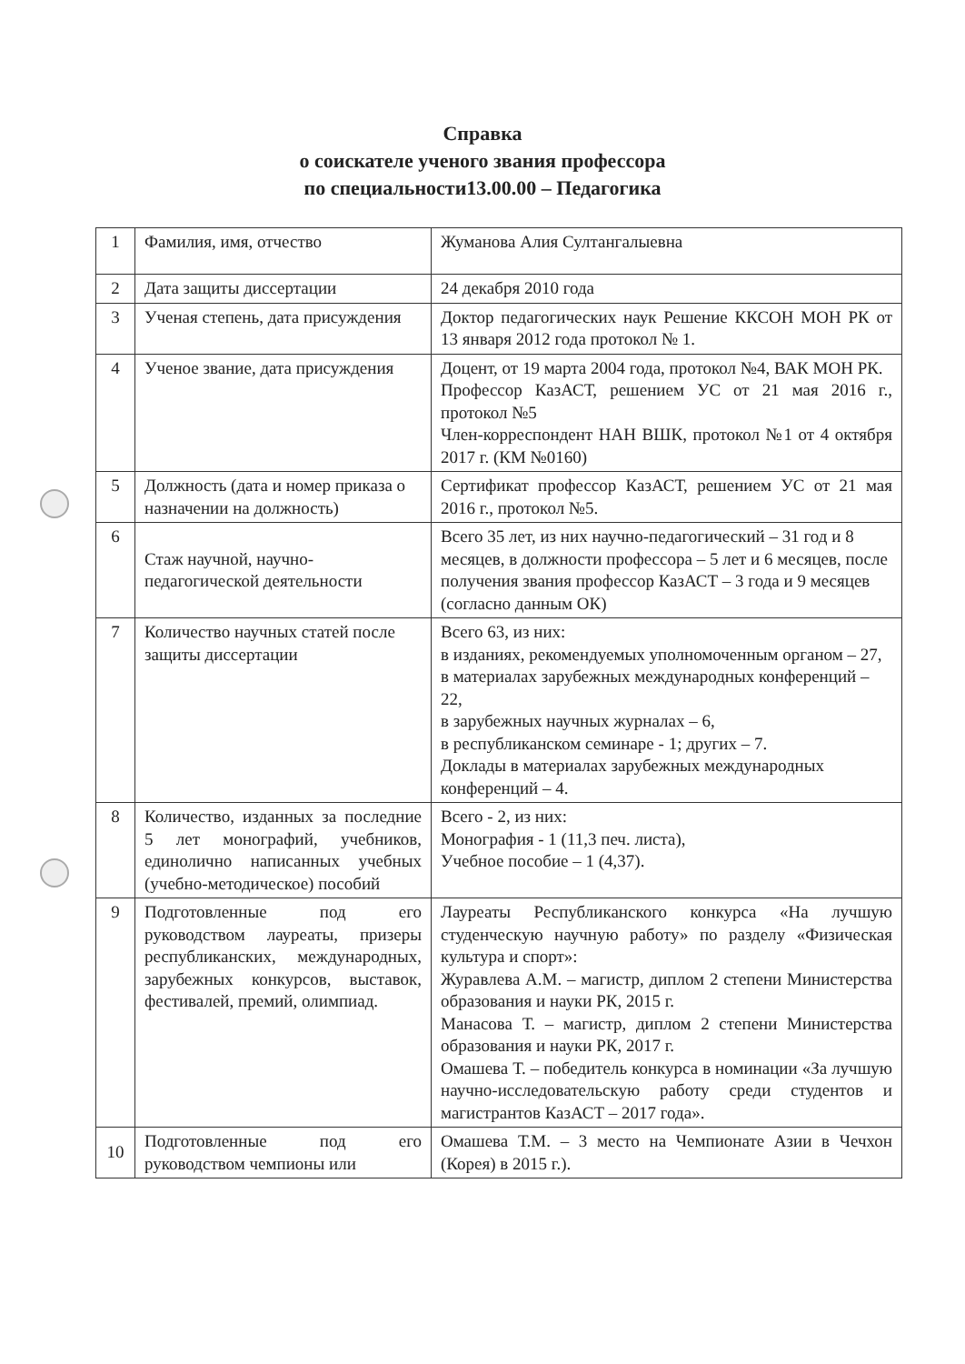Справка
о соискателе ученого звания профессора
по специальности13.00.00 – Педагогика
| 1 | Фамилия, имя, отчество | Жуманова Алия Султангалыевна |
| 2 | Дата защиты диссертации | 24 декабря 2010 года |
| 3 | Ученая степень, дата присуждения | Доктор педагогических наук Решение ККСОН МОН РК от 13 января 2012 года протокол № 1. |
| 4 | Ученое звание, дата присуждения | Доцент, от 19 марта 2004 года, протокол №4, ВАК МОН РК. Профессор КазАСТ, решением УС от 21 мая 2016 г., протокол №5 Член-корреспондент НАН ВШК, протокол №1 от 4 октября 2017 г. (КМ №0160) |
| 5 | Должность (дата и номер приказа о назначении на должность) | Сертификат профессор КазАСТ, решением УС от 21 мая 2016 г., протокол №5. |
| 6 | Стаж научной, научно-педагогической деятельности | Всего 35 лет, из них научно-педагогический – 31 год и 8 месяцев, в должности профессора – 5 лет и 6 месяцев, после получения звания профессор КазАСТ – 3 года и 9 месяцев (согласно данным ОК) |
| 7 | Количество научных статей после защиты диссертации | Всего 63, из них: в изданиях, рекомендуемых уполномоченным органом – 27, в материалах зарубежных международных конференций – 22, в зарубежных научных журналах – 6, в республиканском семинаре - 1; других – 7. Доклады в материалах зарубежных международных конференций – 4. |
| 8 | Количество, изданных за последние 5 лет монографий, учебников, единолично написанных учебных (учебно-методическое) пособий | Всего - 2, из них: Монография - 1 (11,3 печ. листа), Учебное пособие – 1 (4,37). |
| 9 | Подготовленные под его руководством лауреаты, призеры республиканских, международных, зарубежных конкурсов, выставок, фестивалей, премий, олимпиад. | Лауреаты Республиканского конкурса «На лучшую студенческую научную работу» по разделу «Физическая культура и спорт»: Журавлева А.М. – магистр, диплом 2 степени Министерства образования и науки РК, 2015 г. Манасова Т. – магистр, диплом 2 степени Министерства образования и науки РК, 2017 г. Омашева Т. – победитель конкурса в номинации «За лучшую научно-исследовательскую работу среди студентов и магистрантов КазАСТ – 2017 года». |
| 10 | Подготовленные под его руководством чемпионы или | Омашева Т.М. – 3 место на Чемпионате Азии в Чечхон (Корея) в 2015 г.). |